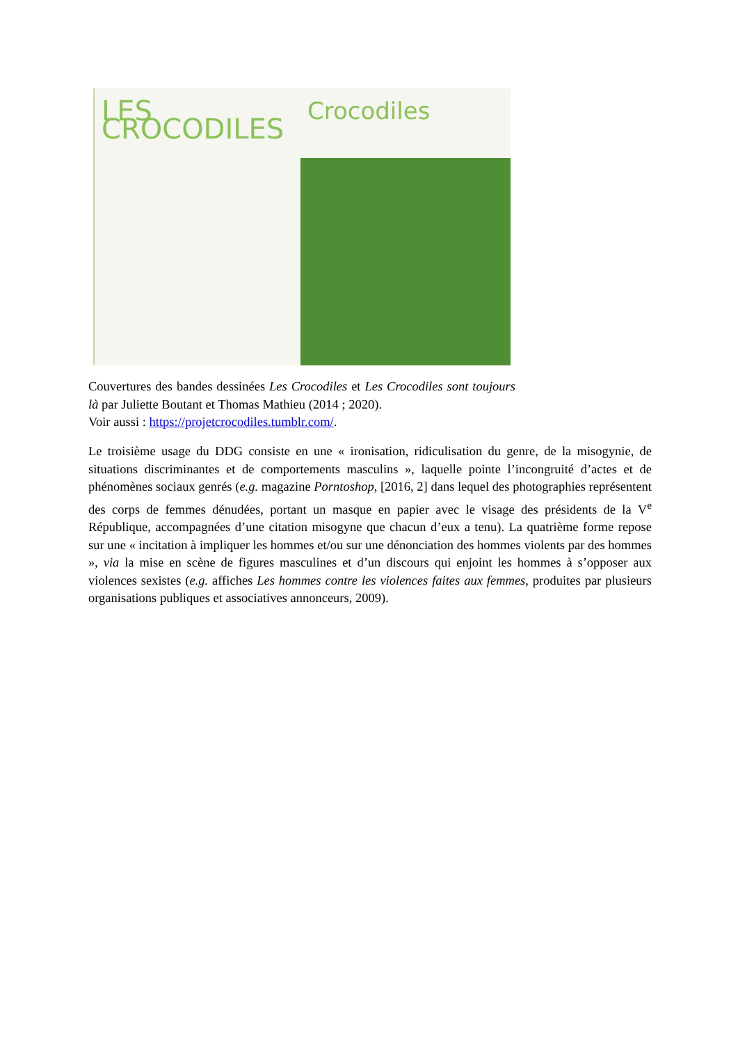LES CROCODILES
Crocodiles
Couvertures des bandes dessinées Les Crocodiles et Les Crocodiles sont toujours là par Juliette Boutant et Thomas Mathieu (2014 ; 2020).
Voir aussi : https://projetcrocodiles.tumblr.com/.
Le troisième usage du DDG consiste en une « ironisation, ridiculisation du genre, de la misogynie, de situations discriminantes et de comportements masculins », laquelle pointe l’incongruité d’actes et de phénomènes sociaux genrés (e.g. magazine Porntoshop, [2016, 2] dans lequel des photographies représentent des corps de femmes dénudées, portant un masque en papier avec le visage des présidents de la V<sup>e</sup> République, accompagnées d’une citation misogyne que chacun d’eux a tenu). La quatrième forme repose sur une « incitation à impliquer les hommes et/ou sur une dénonciation des hommes violents par des hommes », via la mise en scène de figures masculines et d’un discours qui enjoint les hommes à s’opposer aux violences sexistes (e.g. affiches Les hommes contre les violences faites aux femmes, produites par plusieurs organisations publiques et associatives annonceurs, 2009).